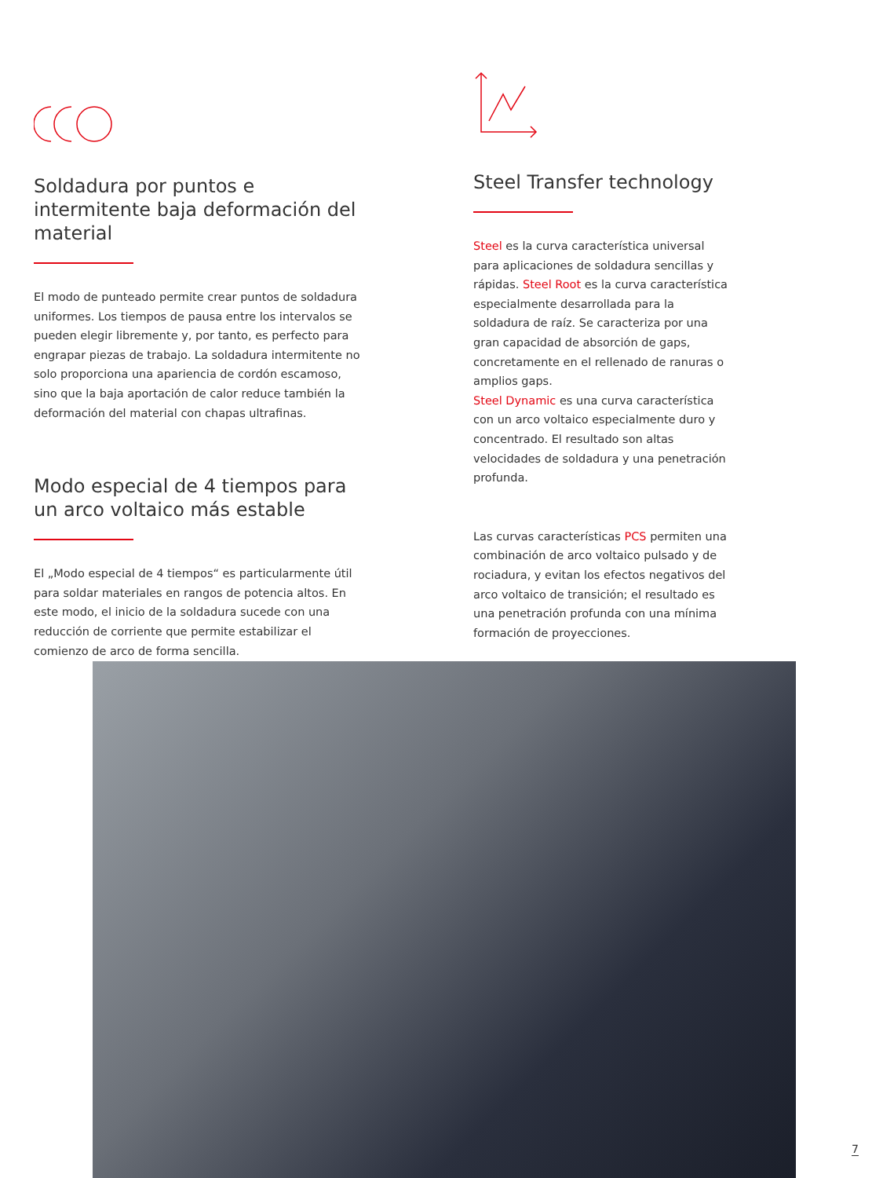Soldadura por puntos e intermitente baja deformación del material
El modo de punteado permite crear puntos de soldadura uniformes. Los tiempos de pausa entre los intervalos se pueden elegir libremente y, por tanto, es perfecto para en­grapar piezas de trabajo. La soldadura intermitente no solo proporciona una apariencia de cordón escamoso, sino que la baja aportación de calor reduce también la deformación del material con chapas ultrafinas.
Modo especial de 4 tiempos para un arco voltaico más estable
El „Modo especial de 4 tiempos“ es particularmente útil para soldar materiales en rangos de potencia altos. En este modo, el inicio de la soldadura sucede con una reducción de corriente que permite estabilizar el comienzo de arco de forma sencilla.
Steel Transfer technology
Steel es la curva característica universal para aplicaciones de soldadura sencillas y rápidas. Steel Root es la curva característica especial­mente desarrollada para la soldadura de raíz. Se caracteriza por una gran capacidad de ab­sorción de gaps, concretamente en el rellenado de ranuras o amplios gaps.
Steel Dynamic es una curva característica con un arco voltaico especialmente duro y concen­trado. El resultado son altas velocidades de soldadura y una penetración profunda.
Las curvas características PCS permiten una combinación de arco voltaico pulsado y de rociadura, y evitan los efectos negativos del arco voltaico de transición; el resultado es una penetración profunda con una mínima forma­ción de proyecciones.
7